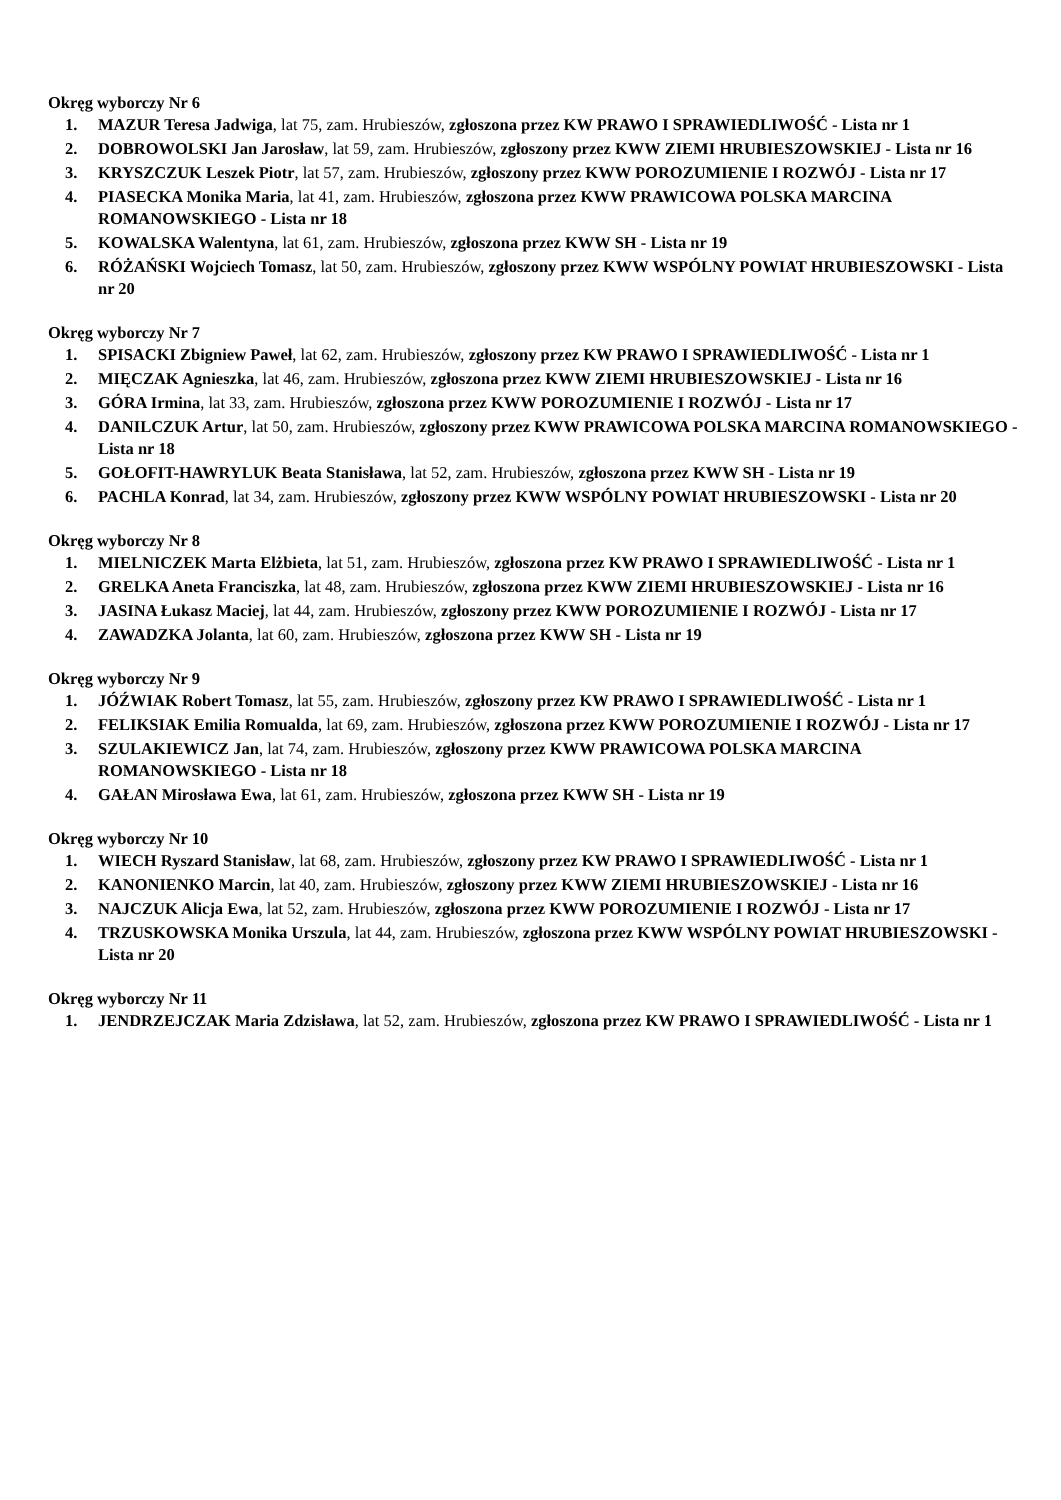Okręg wyborczy Nr 6
1. MAZUR Teresa Jadwiga, lat 75, zam. Hrubieszów, zgłoszona przez KW PRAWO I SPRAWIEDLIWOŚĆ - Lista nr 1
2. DOBROWOLSKI Jan Jarosław, lat 59, zam. Hrubieszów, zgłoszony przez KWW ZIEMI HRUBIESZOWSKIEJ - Lista nr 16
3. KRYSZCZUK Leszek Piotr, lat 57, zam. Hrubieszów, zgłoszony przez KWW POROZUMIENIE I ROZWÓJ - Lista nr 17
4. PIASECKA Monika Maria, lat 41, zam. Hrubieszów, zgłoszona przez KWW PRAWICOWA POLSKA MARCINA ROMANOWSKIEGO - Lista nr 18
5. KOWALSKA Walentyna, lat 61, zam. Hrubieszów, zgłoszona przez KWW SH - Lista nr 19
6. RÓŻAŃSKI Wojciech Tomasz, lat 50, zam. Hrubieszów, zgłoszony przez KWW WSPÓLNY POWIAT HRUBIESZOWSKI - Lista nr 20
Okręg wyborczy Nr 7
1. SPISACKI Zbigniew Paweł, lat 62, zam. Hrubieszów, zgłoszony przez KW PRAWO I SPRAWIEDLIWOŚĆ - Lista nr 1
2. MIĘCZAK Agnieszka, lat 46, zam. Hrubieszów, zgłoszona przez KWW ZIEMI HRUBIESZOWSKIEJ - Lista nr 16
3. GÓRA Irmina, lat 33, zam. Hrubieszów, zgłoszona przez KWW POROZUMIENIE I ROZWÓJ - Lista nr 17
4. DANILCZUK Artur, lat 50, zam. Hrubieszów, zgłoszony przez KWW PRAWICOWA POLSKA MARCINA ROMANOWSKIEGO - Lista nr 18
5. GOŁOFIT-HAWRYLUK Beata Stanisława, lat 52, zam. Hrubieszów, zgłoszona przez KWW SH - Lista nr 19
6. PACHLA Konrad, lat 34, zam. Hrubieszów, zgłoszony przez KWW WSPÓLNY POWIAT HRUBIESZOWSKI - Lista nr 20
Okręg wyborczy Nr 8
1. MIELNICZEK Marta Elżbieta, lat 51, zam. Hrubieszów, zgłoszona przez KW PRAWO I SPRAWIEDLIWOŚĆ - Lista nr 1
2. GRELKA Aneta Franciszka, lat 48, zam. Hrubieszów, zgłoszona przez KWW ZIEMI HRUBIESZOWSKIEJ - Lista nr 16
3. JASINA Łukasz Maciej, lat 44, zam. Hrubieszów, zgłoszony przez KWW POROZUMIENIE I ROZWÓJ - Lista nr 17
4. ZAWADZKA Jolanta, lat 60, zam. Hrubieszów, zgłoszona przez KWW SH - Lista nr 19
Okręg wyborczy Nr 9
1. JÓŹWIAK Robert Tomasz, lat 55, zam. Hrubieszów, zgłoszony przez KW PRAWO I SPRAWIEDLIWOŚĆ - Lista nr 1
2. FELIKSIAK Emilia Romualda, lat 69, zam. Hrubieszów, zgłoszona przez KWW POROZUMIENIE I ROZWÓJ - Lista nr 17
3. SZULAKIEWICZ Jan, lat 74, zam. Hrubieszów, zgłoszony przez KWW PRAWICOWA POLSKA MARCINA ROMANOWSKIEGO - Lista nr 18
4. GAŁAN Mirosława Ewa, lat 61, zam. Hrubieszów, zgłoszona przez KWW SH - Lista nr 19
Okręg wyborczy Nr 10
1. WIECH Ryszard Stanisław, lat 68, zam. Hrubieszów, zgłoszony przez KW PRAWO I SPRAWIEDLIWOŚĆ - Lista nr 1
2. KANONIENKO Marcin, lat 40, zam. Hrubieszów, zgłoszony przez KWW ZIEMI HRUBIESZOWSKIEJ - Lista nr 16
3. NAJCZUK Alicja Ewa, lat 52, zam. Hrubieszów, zgłoszona przez KWW POROZUMIENIE I ROZWÓJ - Lista nr 17
4. TRZUSKOWSKA Monika Urszula, lat 44, zam. Hrubieszów, zgłoszona przez KWW WSPÓLNY POWIAT HRUBIESZOWSKI - Lista nr 20
Okręg wyborczy Nr 11
1. JENDRZEJCZAK Maria Zdzisława, lat 52, zam. Hrubieszów, zgłoszona przez KW PRAWO I SPRAWIEDLIWOŚĆ - Lista nr 1